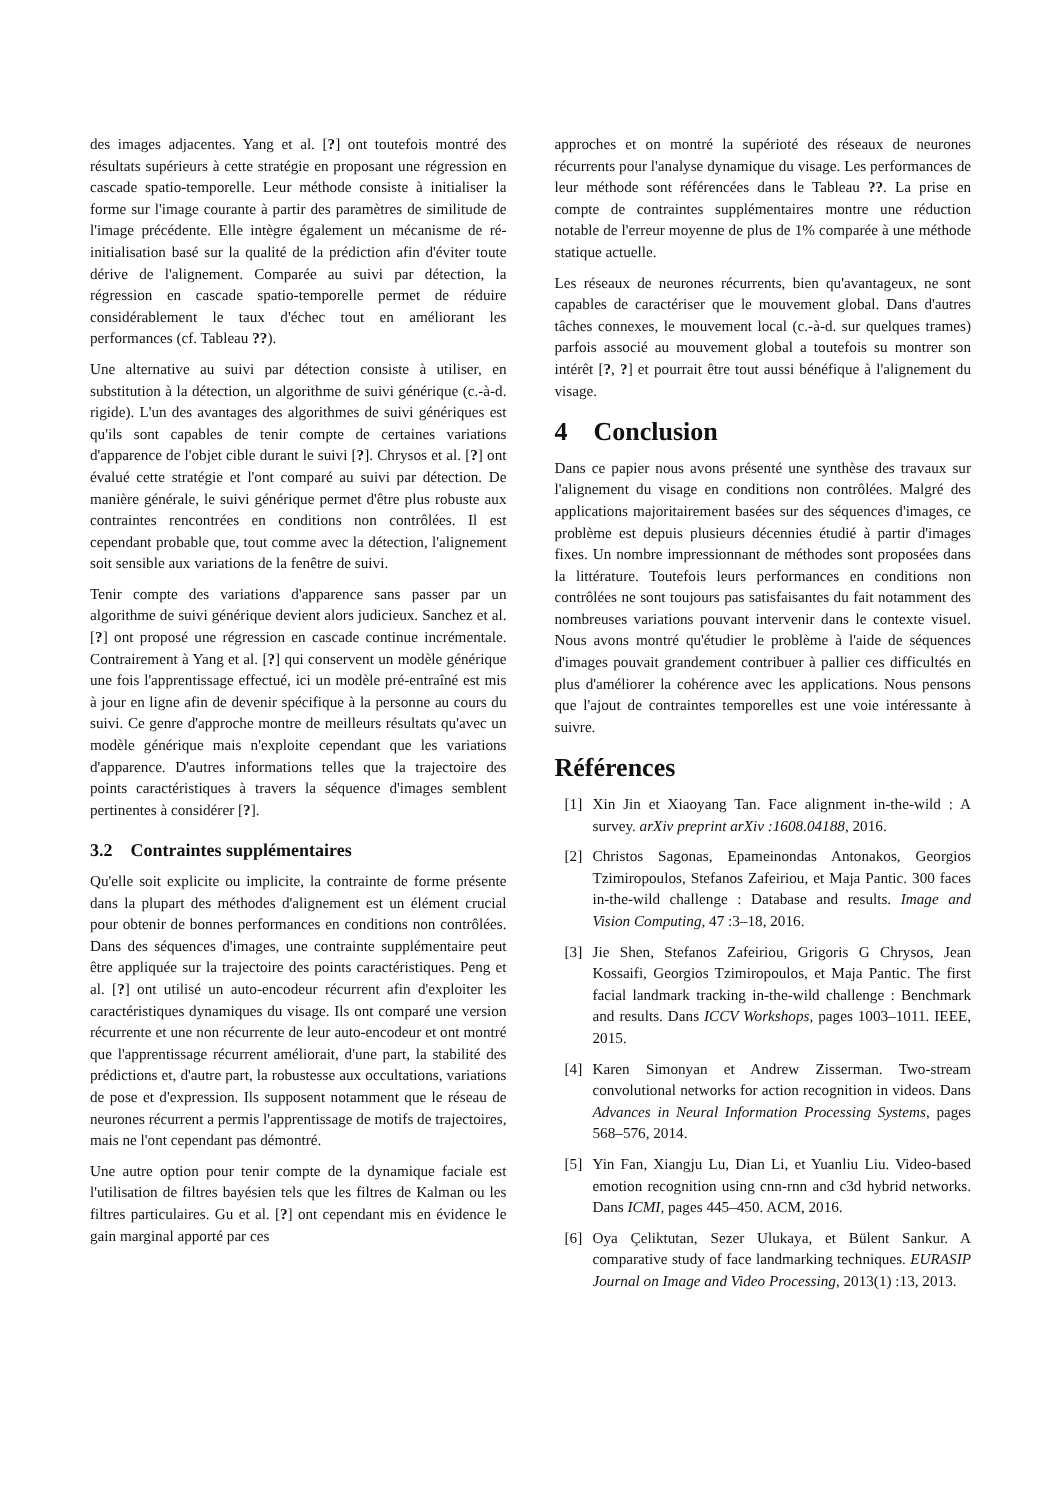des images adjacentes. Yang et al. [?] ont toutefois montré des résultats supérieurs à cette stratégie en proposant une régression en cascade spatio-temporelle. Leur méthode consiste à initialiser la forme sur l'image courante à partir des paramètres de similitude de l'image précédente. Elle intègre également un mécanisme de ré-initialisation basé sur la qualité de la prédiction afin d'éviter toute dérive de l'alignement. Comparée au suivi par détection, la régression en cascade spatio-temporelle permet de réduire considérablement le taux d'échec tout en améliorant les performances (cf. Tableau ??).
Une alternative au suivi par détection consiste à utiliser, en substitution à la détection, un algorithme de suivi générique (c.-à-d. rigide). L'un des avantages des algorithmes de suivi génériques est qu'ils sont capables de tenir compte de certaines variations d'apparence de l'objet cible durant le suivi [?]. Chrysos et al. [?] ont évalué cette stratégie et l'ont comparé au suivi par détection. De manière générale, le suivi générique permet d'être plus robuste aux contraintes rencontrées en conditions non contrôlées. Il est cependant probable que, tout comme avec la détection, l'alignement soit sensible aux variations de la fenêtre de suivi.
Tenir compte des variations d'apparence sans passer par un algorithme de suivi générique devient alors judicieux. Sanchez et al. [?] ont proposé une régression en cascade continue incrémentale. Contrairement à Yang et al. [?] qui conservent un modèle générique une fois l'apprentissage effectué, ici un modèle pré-entraîné est mis à jour en ligne afin de devenir spécifique à la personne au cours du suivi. Ce genre d'approche montre de meilleurs résultats qu'avec un modèle générique mais n'exploite cependant que les variations d'apparence. D'autres informations telles que la trajectoire des points caractéristiques à travers la séquence d'images semblent pertinentes à considérer [?].
3.2 Contraintes supplémentaires
Qu'elle soit explicite ou implicite, la contrainte de forme présente dans la plupart des méthodes d'alignement est un élément crucial pour obtenir de bonnes performances en conditions non contrôlées. Dans des séquences d'images, une contrainte supplémentaire peut être appliquée sur la trajectoire des points caractéristiques. Peng et al. [?] ont utilisé un auto-encodeur récurrent afin d'exploiter les caractéristiques dynamiques du visage. Ils ont comparé une version récurrente et une non récurrente de leur auto-encodeur et ont montré que l'apprentissage récurrent améliorait, d'une part, la stabilité des prédictions et, d'autre part, la robustesse aux occultations, variations de pose et d'expression. Ils supposent notamment que le réseau de neurones récurrent a permis l'apprentissage de motifs de trajectoires, mais ne l'ont cependant pas démontré.
Une autre option pour tenir compte de la dynamique faciale est l'utilisation de filtres bayésien tels que les filtres de Kalman ou les filtres particulaires. Gu et al. [?] ont cependant mis en évidence le gain marginal apporté par ces
approches et on montré la supérioté des réseaux de neurones récurrents pour l'analyse dynamique du visage. Les performances de leur méthode sont référencées dans le Tableau ??. La prise en compte de contraintes supplémentaires montre une réduction notable de l'erreur moyenne de plus de 1% comparée à une méthode statique actuelle.
Les réseaux de neurones récurrents, bien qu'avantageux, ne sont capables de caractériser que le mouvement global. Dans d'autres tâches connexes, le mouvement local (c.-à-d. sur quelques trames) parfois associé au mouvement global a toutefois su montrer son intérêt [?, ?] et pourrait être tout aussi bénéfique à l'alignement du visage.
4 Conclusion
Dans ce papier nous avons présenté une synthèse des travaux sur l'alignement du visage en conditions non contrôlées. Malgré des applications majoritairement basées sur des séquences d'images, ce problème est depuis plusieurs décennies étudié à partir d'images fixes. Un nombre impressionnant de méthodes sont proposées dans la littérature. Toutefois leurs performances en conditions non contrôlées ne sont toujours pas satisfaisantes du fait notamment des nombreuses variations pouvant intervenir dans le contexte visuel. Nous avons montré qu'étudier le problème à l'aide de séquences d'images pouvait grandement contribuer à pallier ces difficultés en plus d'améliorer la cohérence avec les applications. Nous pensons que l'ajout de contraintes temporelles est une voie intéressante à suivre.
Références
[1] Xin Jin et Xiaoyang Tan. Face alignment in-the-wild : A survey. arXiv preprint arXiv :1608.04188, 2016.
[2] Christos Sagonas, Epameinondas Antonakos, Georgios Tzimiropoulos, Stefanos Zafeiriou, et Maja Pantic. 300 faces in-the-wild challenge : Database and results. Image and Vision Computing, 47 :3–18, 2016.
[3] Jie Shen, Stefanos Zafeiriou, Grigoris G Chrysos, Jean Kossaifi, Georgios Tzimiropoulos, et Maja Pantic. The first facial landmark tracking in-the-wild challenge : Benchmark and results. Dans ICCV Workshops, pages 1003–1011. IEEE, 2015.
[4] Karen Simonyan et Andrew Zisserman. Two-stream convolutional networks for action recognition in videos. Dans Advances in Neural Information Processing Systems, pages 568–576, 2014.
[5] Yin Fan, Xiangju Lu, Dian Li, et Yuanliu Liu. Video-based emotion recognition using cnn-rnn and c3d hybrid networks. Dans ICMI, pages 445–450. ACM, 2016.
[6] Oya Çeliktutan, Sezer Ulukaya, et Bülent Sankur. A comparative study of face landmarking techniques. EURASIP Journal on Image and Video Processing, 2013(1) :13, 2013.